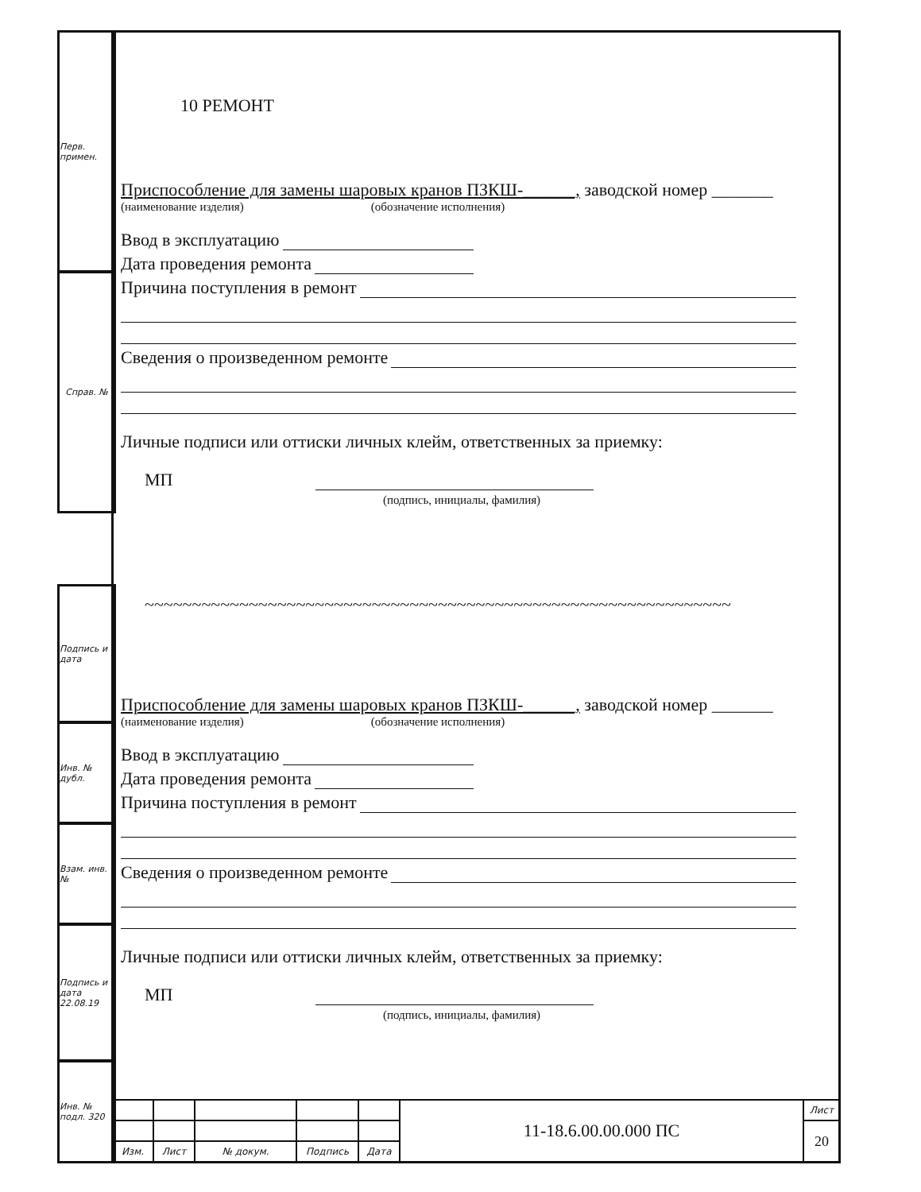Перв. примен.
Справ. №
Подпись и дата
Инв. № дубл.
Взам. инв. №
Подпись и дата 22.08.19
Инв. № подл. 320
10 РЕМОНТ
Приспособление для замены шаровых кранов ПЗКШ-______, заводской номер _______
(наименование изделия) (обозначение исполнения)
Ввод в эксплуатацию
Дата проведения ремонта
Причина поступления в ремонт
Сведения о произведенном ремонте
Личные подписи или оттиски личных клейм, ответственных за приемку:
МП
(подпись, инициалы, фамилия)
~~~~~~~~~~~~~~~~~~~~~~~~~~~~~~~~~~~~~~~~~~~~~~~~~~~~~~~~~~~~~~
Приспособление для замены шаровых кранов ПЗКШ-______, заводской номер _______
(наименование изделия) (обозначение исполнения)
Ввод в эксплуатацию
Дата проведения ремонта
Причина поступления в ремонт
Сведения о произведенном ремонте
Личные подписи или оттиски личных клейм, ответственных за приемку:
МП
(подпись, инициалы, фамилия)
| | | | | | 11-18.6.00.00.000 ПС | Лист |
| | | | | | | 20 |
| Изм. | Лист | № докум. | Подпись | Дата | | |